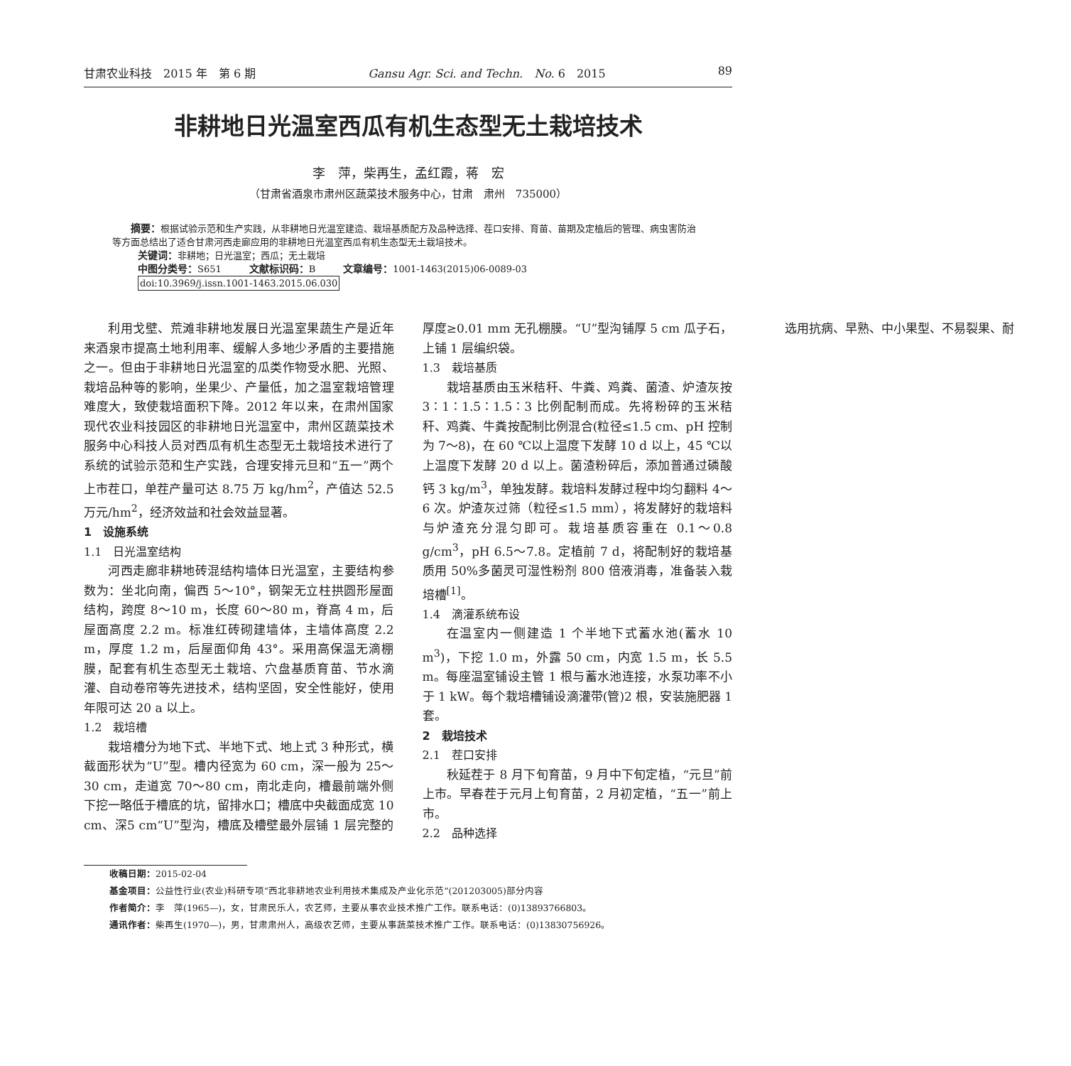甘肃农业科技　2015 年　第 6 期 Gansu Agr. Sci. and Techn.　No. 6　2015 89
非耕地日光温室西瓜有机生态型无土栽培技术
李　萍，柴再生，孟红霞，蒋　宏
（甘肃省酒泉市肃州区蔬菜技术服务中心，甘肃　肃州　735000）
摘要：根据试验示范和生产实践，从非耕地日光温室建造、栽培基质配方及品种选择、茬口安排、育苗、苗期及定植后的管理、病虫害防治等方面总结出了适合甘肃河西走廊应用的非耕地日光温室西瓜有机生态型无土栽培技术。
关键词：非耕地；日光温室；西瓜；无土栽培
中图分类号：S651　　　文献标识码：B　　　文章编号：1001-1463(2015)06-0089-03
doi:10.3969/j.issn.1001-1463.2015.06.030
利用戈壁、荒滩非耕地发展日光温室果蔬生产是近年来酒泉市提高土地利用率、缓解人多地少矛盾的主要措施之一。但由于非耕地日光温室的瓜类作物受水肥、光照、栽培品种等的影响，坐果少、产量低，加之温室栽培管理难度大，致使栽培面积下降。2012 年以来，在肃州国家现代农业科技园区的非耕地日光温室中，肃州区蔬菜技术服务中心科技人员对西瓜有机生态型无土栽培技术进行了系统的试验示范和生产实践，合理安排元旦和“五一”两个上市茬口，单茬产量可达 8.75 万 kg/hm<sup>2</sup>，产值达 52.5 万元/hm<sup>2</sup>，经济效益和社会效益显著。
1　设施系统
1.1　日光温室结构
河西走廊非耕地砖混结构墙体日光温室，主要结构参数为：坐北向南，偏西 5～10°，钢架无立柱拱圆形屋面结构，跨度 8～10 m，长度 60～80 m，脊高 4 m，后屋面高度 2.2 m。标准红砖砌建墙体，主墙体高度 2.2 m，厚度 1.2 m，后屋面仰角 43°。采用高保温无滴棚膜，配套有机生态型无土栽培、穴盘基质育苗、节水滴灌、自动卷帘等先进技术，结构坚固，安全性能好，使用年限可达 20 a 以上。
1.2　栽培槽
栽培槽分为地下式、半地下式、地上式 3 种形式，横截面形状为“U”型。槽内径宽为 60 cm，深一般为 25～30 cm，走道宽 70～80 cm，南北走向，槽最前端外侧下挖一略低于槽底的坑，留排水口；槽底中央截面成宽 10 cm、深5 cm“U”型沟，槽底及槽壁最外层铺 1 层完整的厚度≥0.01 mm 无孔棚膜。“U”型沟铺厚 5 cm 瓜子石，上铺 1 层编织袋。
1.3　栽培基质
栽培基质由玉米秸秆、牛粪、鸡粪、菌渣、炉渣灰按 3∶1∶1.5∶1.5∶3 比例配制而成。先将粉碎的玉米秸秆、鸡粪、牛粪按配制比例混合(粒径≤1.5 cm、pH 控制为 7～8)，在 60 ℃以上温度下发酵 10 d 以上，45 ℃以上温度下发酵 20 d 以上。菌渣粉碎后，添加普通过磷酸钙 3 kg/m<sup>3</sup>，单独发酵。栽培料发酵过程中均匀翻料 4～6 次。炉渣灰过筛（粒径≤1.5 mm），将发酵好的栽培料与炉渣充分混匀即可。栽培基质容重在 0.1～0.8 g/cm<sup>3</sup>，pH 6.5～7.8。定植前 7 d，将配制好的栽培基质用 50%多菌灵可湿性粉剂 800 倍液消毒，准备装入栽培槽<sup>[1]</sup>。
1.4　滴灌系统布设
在温室内一侧建造 1 个半地下式蓄水池(蓄水 10 m<sup>3</sup>)，下挖 1.0 m，外露 50 cm，内宽 1.5 m，长 5.5 m。每座温室铺设主管 1 根与蓄水池连接，水泵功率不小于 1 kW。每个栽培槽铺设滴灌带(管)2 根，安装施肥器 1 套。
2　栽培技术
2.1　茬口安排
秋延茬于 8 月下旬育苗，9 月中下旬定植，“元旦”前上市。早春茬于元月上旬育苗，2 月初定植，“五一”前上市。
2.2　品种选择
选用抗病、早熟、中小果型、不易裂果、耐
收稿日期：2015-02-04
基金项目：公益性行业(农业)科研专项“西北非耕地农业利用技术集成及产业化示范”(201203005)部分内容
作者简介：李　萍(1965—)，女，甘肃民乐人，农艺师，主要从事农业技术推广工作。联系电话：(0)13893766803。
通讯作者：柴再生(1970—)，男，甘肃肃州人，高级农艺师，主要从事蔬菜技术推广工作。联系电话：(0)13830756926。